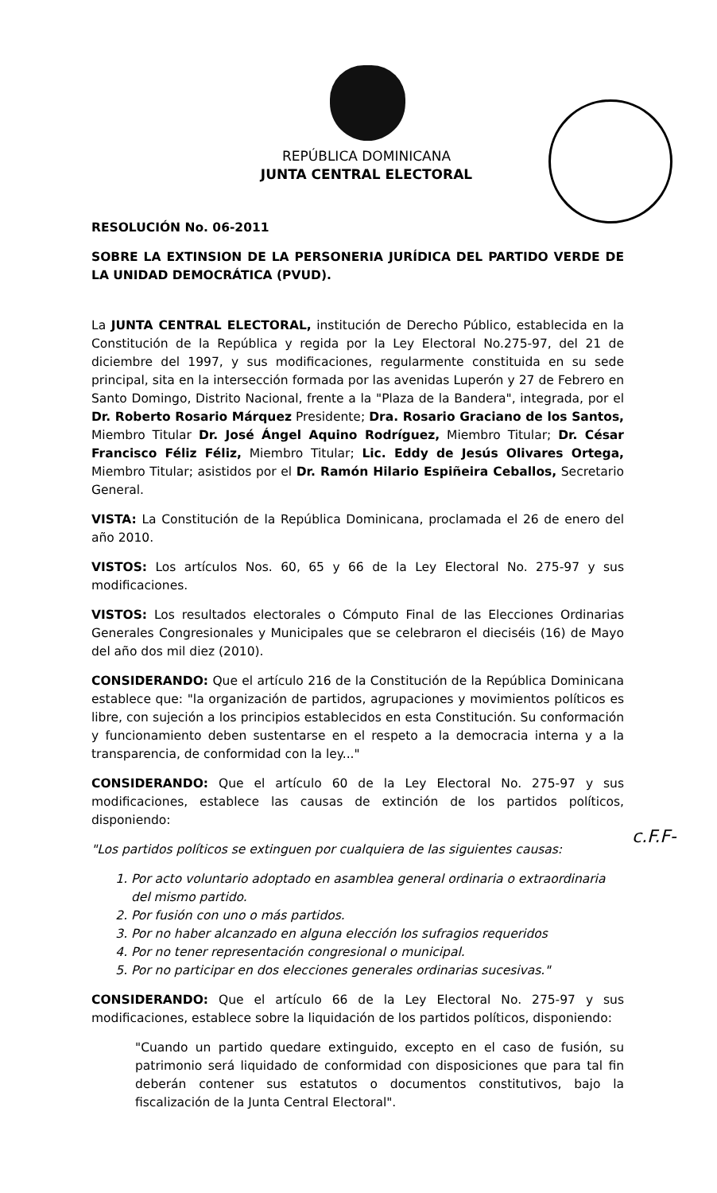REPÚBLICA DOMINICANA
JUNTA CENTRAL ELECTORAL
RESOLUCIÓN No. 06-2011
SOBRE LA EXTINSION DE LA PERSONERIA JURÍDICA DEL PARTIDO VERDE DE LA UNIDAD DEMOCRÁTICA (PVUD).
La JUNTA CENTRAL ELECTORAL, institución de Derecho Público, establecida en la Constitución de la República y regida por la Ley Electoral No.275-97, del 21 de diciembre del 1997, y sus modificaciones, regularmente constituida en su sede principal, sita en la intersección formada por las avenidas Luperón y 27 de Febrero en Santo Domingo, Distrito Nacional, frente a la "Plaza de la Bandera", integrada, por el Dr. Roberto Rosario Márquez Presidente; Dra. Rosario Graciano de los Santos, Miembro Titular Dr. José Ángel Aquino Rodríguez, Miembro Titular; Dr. César Francisco Féliz Féliz, Miembro Titular; Lic. Eddy de Jesús Olivares Ortega, Miembro Titular; asistidos por el Dr. Ramón Hilario Espiñeira Ceballos, Secretario General.
VISTA: La Constitución de la República Dominicana, proclamada el 26 de enero del año 2010.
VISTOS: Los artículos Nos. 60, 65 y 66 de la Ley Electoral No. 275-97 y sus modificaciones.
VISTOS: Los resultados electorales o Cómputo Final de las Elecciones Ordinarias Generales Congresionales y Municipales que se celebraron el dieciséis (16) de Mayo del año dos mil diez (2010).
CONSIDERANDO: Que el artículo 216 de la Constitución de la República Dominicana establece que: "la organización de partidos, agrupaciones y movimientos políticos es libre, con sujeción a los principios establecidos en esta Constitución. Su conformación y funcionamiento deben sustentarse en el respeto a la democracia interna y a la transparencia, de conformidad con la ley..."
CONSIDERANDO: Que el artículo 60 de la Ley Electoral No. 275-97 y sus modificaciones, establece las causas de extinción de los partidos políticos, disponiendo:
"Los partidos políticos se extinguen por cualquiera de las siguientes causas:
1. Por acto voluntario adoptado en asamblea general ordinaria o extraordinaria del mismo partido.
2. Por fusión con uno o más partidos.
3. Por no haber alcanzado en alguna elección los sufragios requeridos
4. Por no tener representación congresional o municipal.
5. Por no participar en dos elecciones generales ordinarias sucesivas."
CONSIDERANDO: Que el artículo 66 de la Ley Electoral No. 275-97 y sus modificaciones, establece sobre la liquidación de los partidos políticos, disponiendo:
"Cuando un partido quedare extinguido, excepto en el caso de fusión, su patrimonio será liquidado de conformidad con disposiciones que para tal fin deberán contener sus estatutos o documentos constitutivos, bajo la fiscalización de la Junta Central Electoral".
c.F.F-